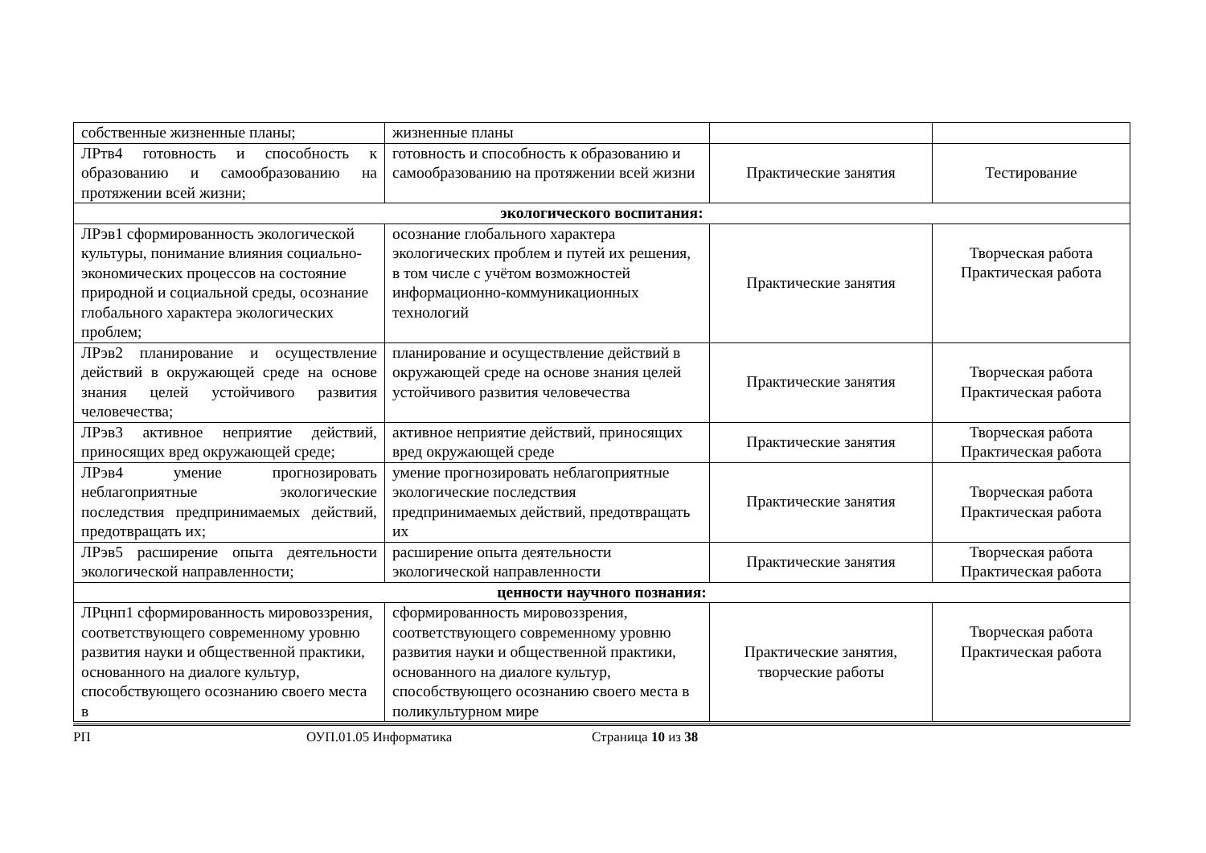| собственные жизненные планы; | жизненные планы | | |
| ЛРтв4 готовность и способность к образованию и самообразованию на протяжении всей жизни; | готовность и способность к образованию и самообразованию на протяжении всей жизни | Практические занятия | Тестирование |
| экологического воспитания: | | | |
| ЛРэв1 сформированность экологической культуры, понимание влияния социально-экономических процессов на состояние природной и социальной среды, осознание глобального характера экологических проблем; | осознание глобального характера экологических проблем и путей их решения, в том числе с учётом возможностей информационно-коммуникационных технологий | Практические занятия | Творческая работа Практическая работа |
| ЛРэв2 планирование и осуществление действий в окружающей среде на основе знания целей устойчивого развития человечества; | планирование и осуществление действий в окружающей среде на основе знания целей устойчивого развития человечества | Практические занятия | Творческая работа Практическая работа |
| ЛРэв3 активное неприятие действий, приносящих вред окружающей среде; | активное неприятие действий, приносящих вред окружающей среде | Практические занятия | Творческая работа Практическая работа |
| ЛРэв4 умение прогнозировать неблагоприятные экологические последствия предпринимаемых действий, предотвращать их; | умение прогнозировать неблагоприятные экологические последствия предпринимаемых действий, предотвращать их | Практические занятия | Творческая работа Практическая работа |
| ЛРэв5 расширение опыта деятельности экологической направленности; | расширение опыта деятельности экологической направленности | Практические занятия | Творческая работа Практическая работа |
| ценности научного познания: | | | |
| ЛРцнп1 сформированность мировоззрения, соответствующего современному уровню развития науки и общественной практики, основанного на диалоге культур, способствующего осознанию своего места в | сформированность мировоззрения, соответствующего современному уровню развития науки и общественной практики, основанного на диалоге культур, способствующего осознанию своего места в поликультурном мире | Практические занятия, творческие работы | Творческая работа Практическая работа |
РП ОУП.01.05 Информатика Страница 10 из 38